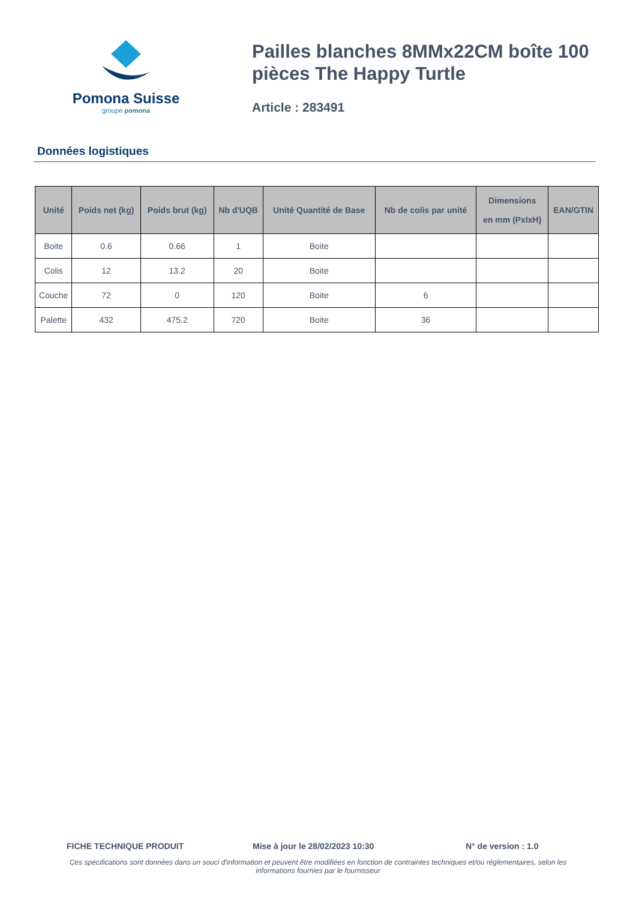Pomona Suisse
groupe pomona
Pailles blanches 8MMx22CM boîte 100 pièces The Happy Turtle
Article : 283491
Données logistiques
| Unité | Poids net (kg) | Poids brut (kg) | Nb d'UQB | Unité Quantité de Base | Nb de colis par unité | Dimensions en mm (PxlxH) | EAN/GTIN |
| --- | --- | --- | --- | --- | --- | --- | --- |
| Boite | 0.6 | 0.66 | 1 | Boite | | | |
| Colis | 12 | 13.2 | 20 | Boite | | | |
| Couche | 72 | 0 | 120 | Boite | 6 | | |
| Palette | 432 | 475.2 | 720 | Boite | 36 | | |
FICHE TECHNIQUE PRODUIT Mise à jour le 28/02/2023 10:30 N° de version : 1.0
Ces spécifications sont données dans un souci d'information et peuvent être modifiées en fonction de contraintes techniques et/ou réglementaires, selon les informations fournies par le fournisseur